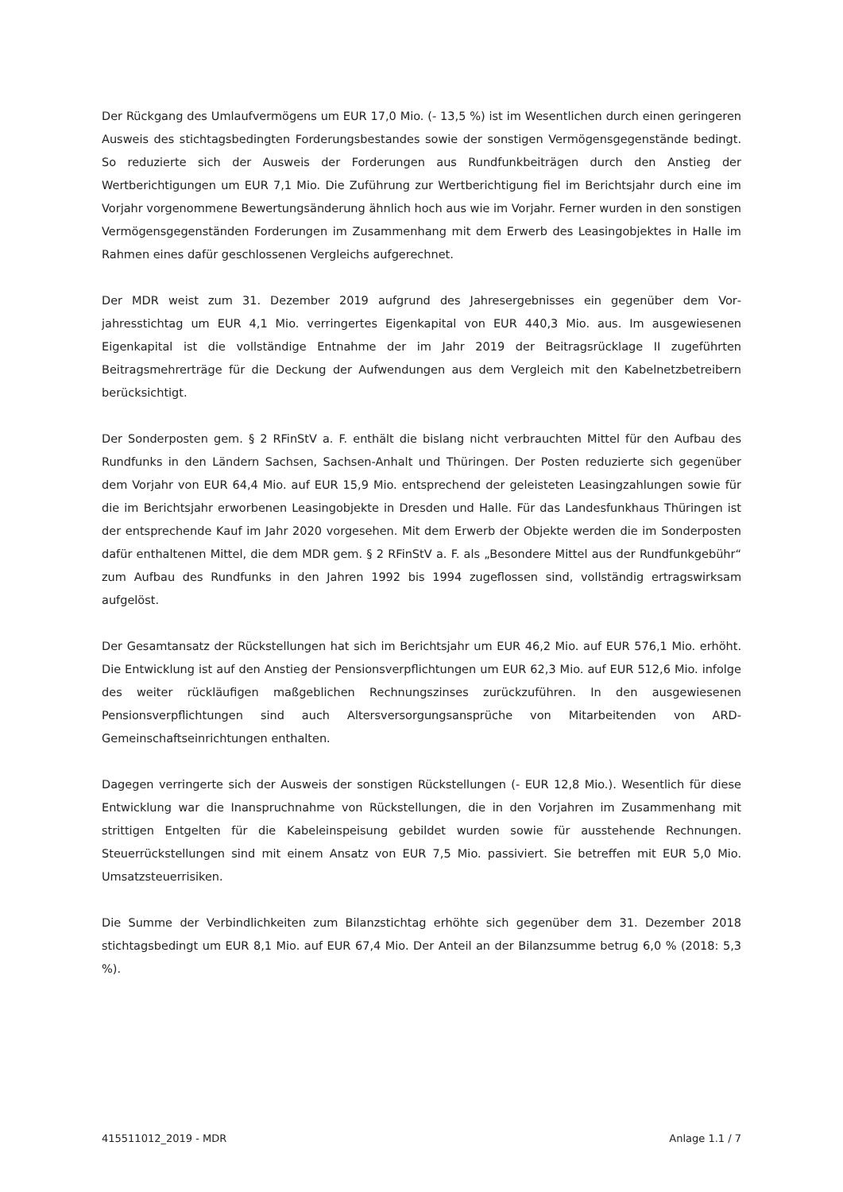Der Rückgang des Umlaufvermögens um EUR 17,0 Mio. (- 13,5 %) ist im Wesentlichen durch einen geringeren Ausweis des stichtagsbedingten Forderungsbestandes sowie der sonstigen Vermögens­gegenstände bedingt. So reduzierte sich der Ausweis der Forderungen aus Rundfunkbeiträgen durch den Anstieg der Wertberichtigungen um EUR 7,1 Mio. Die Zuführung zur Wertberichtigung fiel im Berichtsjahr durch eine im Vorjahr vorgenommene Bewertungsänderung ähnlich hoch aus wie im Vorjahr. Ferner wurden in den sonstigen Vermögensgegenständen Forderungen im Zusam­menhang mit dem Erwerb des Leasingobjektes in Halle im Rahmen eines dafür geschlossenen Ver­gleichs aufgerechnet.
Der MDR weist zum 31. Dezember 2019 aufgrund des Jahresergebnisses ein gegenüber dem Vor­jahresstichtag um EUR 4,1 Mio. verringertes Eigenkapital von EUR 440,3 Mio. aus. Im ausgewiese­nen Eigenkapital ist die vollständige Entnahme der im Jahr 2019 der Beitragsrücklage II zugeführ­ten Beitragsmehrerträge für die Deckung der Aufwendungen aus dem Vergleich mit den Kabelnetz­betreibern berücksichtigt.
Der Sonderposten gem. § 2 RFinStV a. F. enthält die bislang nicht verbrauchten Mittel für den Auf­bau des Rundfunks in den Ländern Sachsen, Sachsen-Anhalt und Thüringen. Der Posten reduzierte sich gegenüber dem Vorjahr von EUR 64,4 Mio. auf EUR 15,9 Mio. entsprechend der geleisteten Leasingzahlungen sowie für die im Berichtsjahr erworbenen Leasingobjekte in Dresden und Halle. Für das Landesfunkhaus Thüringen ist der entsprechende Kauf im Jahr 2020 vorgesehen. Mit dem Erwerb der Objekte werden die im Sonderposten dafür enthaltenen Mittel, die dem MDR gem. § 2 RFinStV a. F. als „Besondere Mittel aus der Rundfunkgebühr“ zum Aufbau des Rundfunks in den Jahren 1992 bis 1994 zugeflossen sind, vollständig ertragswirksam aufgelöst.
Der Gesamtansatz der Rückstellungen hat sich im Berichtsjahr um EUR 46,2 Mio. auf EUR 576,1 Mio. erhöht. Die Entwicklung ist auf den Anstieg der Pensionsverpflichtungen um EUR 62,3 Mio. auf EUR 512,6 Mio. infolge des weiter rückläufigen maßgeblichen Rechnungszinses zurückzuführen. In den ausgewiesenen Pensionsverpflichtungen sind auch Altersversorgungsan­sprüche von Mitarbeitenden von ARD-Gemeinschaftseinrichtungen enthalten.
Dagegen verringerte sich der Ausweis der sonstigen Rückstellungen (- EUR 12,8 Mio.). Wesentlich für diese Entwicklung war die Inanspruchnahme von Rückstellungen, die in den Vorjahren im Zu­sammenhang mit strittigen Entgelten für die Kabeleinspeisung gebildet wurden sowie für ausste­hende Rechnungen. Steuerrückstellungen sind mit einem Ansatz von EUR 7,5 Mio. passiviert. Sie betreffen mit EUR 5,0 Mio. Umsatzsteuerrisiken.
Die Summe der Verbindlichkeiten zum Bilanzstichtag erhöhte sich gegenüber dem 31. Dezember 2018 stichtagsbedingt um EUR 8,1 Mio. auf EUR 67,4 Mio. Der Anteil an der Bilanzsumme betrug 6,0 % (2018: 5,3 %).
415511012_2019 - MDR Anlage 1.1 / 7